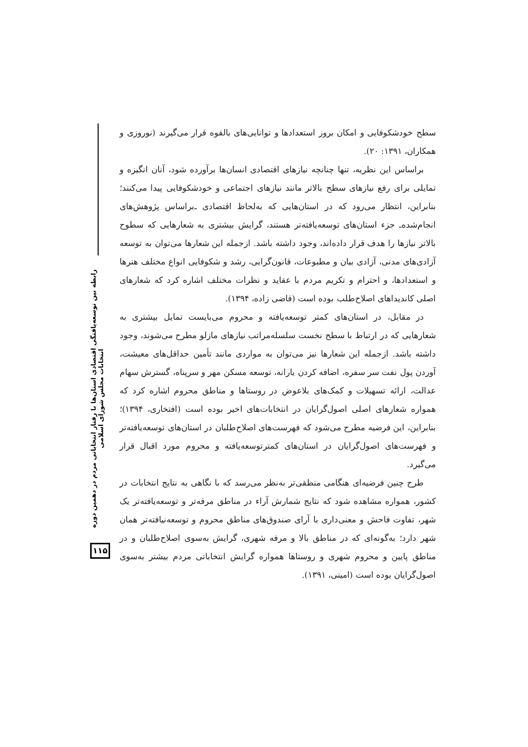رابطه بین توسعه‌یافتگی اقتصادی استان‌ها با رفتار انتخاباتی مردم در دهمین دوره انتخابات مجلس شورای اسلامی
سطح خودشکوفایی و امکان بروز استعدادها و توانایی‌های بالقوه قرار می‌گیرند (نوروزی و همکاران، ۱۳۹۱: ۲۰).
براساس این نظریه، تنها چنانچه نیازهای اقتصادی انسان‌ها برآورده شود، آنان انگیزه و تمایلی برای رفع نیازهای سطح بالاتر مانند نیازهای اجتماعی و خودشکوفایی پیدا می‌کنند؛ بنابراین، انتظار می‌رود که در استان‌هایی که به‌لحاظ اقتصادی ـ‌براساس پژوهش‌های انجام‌شده‌ـ جزء استان‌های توسعه‌یافته‌تر هستند، گرایش بیشتری به شعارهایی که سطوح بالاتر نیازها را هدف قرار داده‌اند، وجود داشته باشد. ازجمله این شعارها می‌توان به توسعه آزادی‌های مدنی، آزادی بیان و مطبوعات، قانون‌گرایی، رشد و شکوفایی انواع مختلف هنرها و استعدادها، و احترام و تکریم مردم با عقاید و نظرات مختلف اشاره کرد که شعارهای اصلی کاندیداهای اصلاح‌طلب بوده است (قاضی زاده، ۱۳۹۴).
در مقابل، در استان‌های کمتر توسعه‌یافته و محروم می‌بایست تمایل بیشتری به شعارهایی که در ارتباط با سطح نخست سلسله‌مراتب نیازهای مازلو مطرح می‌شوند، وجود داشته باشد. ازجمله این شعارها نیز می‌توان به مواردی مانند تأمین حداقل‌های معیشت، آوردن پول نفت سر سفره، اضافه کردن یارانه، توسعه مسکن مهر و سرپناه، گسترش سهام عدالت، ارائه تسهیلات و کمک‌های بلاعوض در روستاها و مناطق محروم اشاره کرد که همواره شعارهای اصلی اصول‌گرایان در انتخابات‌های اخیر بوده است (افتخاری، ۱۳۹۴)؛ بنابراین، این فرضیه مطرح می‌شود که فهرست‌های اصلاح‌طلبان در استان‌های توسعه‌یافته‌تر و فهرست‌های اصول‌گرایان در استان‌های کمترتوسعه‌یافته و محروم مورد اقبال قرار می‌گیرد.
طرح چنین فرضیه‌ای هنگامی منطقی‌تر به‌نظر می‌رسد که با نگاهی به نتایج انتخابات در کشور، همواره مشاهده شود که نتایج شمارش آراء در مناطق مرفه‌تر و توسعه‌یافته‌تر یک شهر، تفاوت فاحش و معنی‌داری با آرای صندوق‌های مناطق محروم و توسعه‌نیافته‌تر همان شهر دارد؛ به‌گونه‌ای که در مناطق بالا و مرفه شهری، گرایش به‌سوی اصلاح‌طلبان و در مناطق پایین و محروم شهری و روستاها همواره گرایش انتخاباتی مردم بیشتر به‌سوی اصول‌گرایان بوده است (امینی، ۱۳۹۱).
۱۱۵